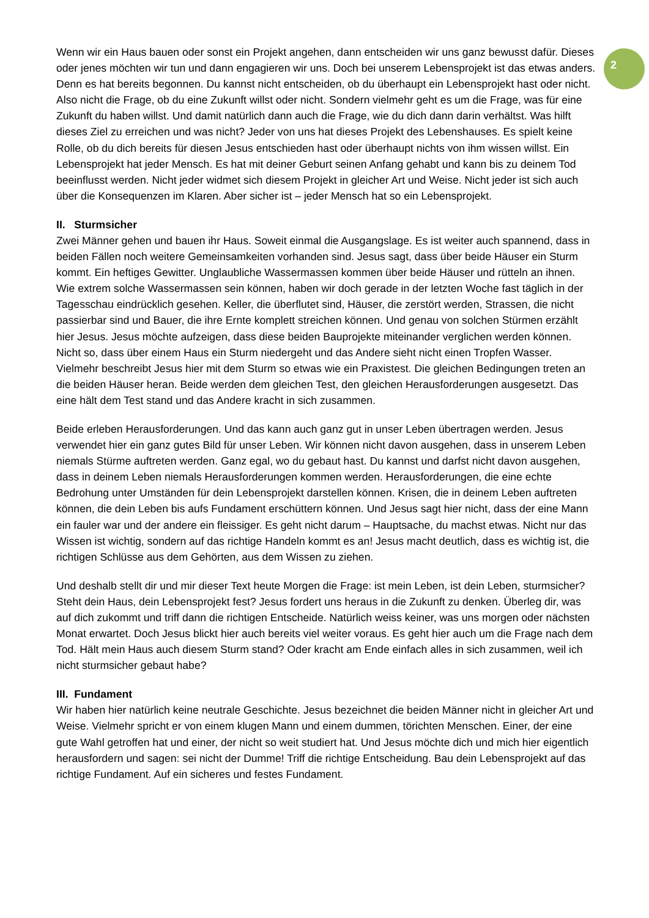Wenn wir ein Haus bauen oder sonst ein Projekt angehen, dann entscheiden wir uns ganz bewusst dafür. Dieses oder jenes möchten wir tun und dann engagieren wir uns. Doch bei unserem Lebensprojekt ist das etwas anders. Denn es hat bereits begonnen. Du kannst nicht entscheiden, ob du überhaupt ein Lebensprojekt hast oder nicht. Also nicht die Frage, ob du eine Zukunft willst oder nicht. Sondern vielmehr geht es um die Frage, was für eine Zukunft du haben willst. Und damit natürlich dann auch die Frage, wie du dich dann darin verhältst. Was hilft dieses Ziel zu erreichen und was nicht? Jeder von uns hat dieses Projekt des Lebenshauses. Es spielt keine Rolle, ob du dich bereits für diesen Jesus entschieden hast oder überhaupt nichts von ihm wissen willst. Ein Lebensprojekt hat jeder Mensch. Es hat mit deiner Geburt seinen Anfang gehabt und kann bis zu deinem Tod beeinflusst werden. Nicht jeder widmet sich diesem Projekt in gleicher Art und Weise. Nicht jeder ist sich auch über die Konsequenzen im Klaren. Aber sicher ist – jeder Mensch hat so ein Lebensprojekt.
II. Sturmsicher
Zwei Männer gehen und bauen ihr Haus. Soweit einmal die Ausgangslage. Es ist weiter auch spannend, dass in beiden Fällen noch weitere Gemeinsamkeiten vorhanden sind. Jesus sagt, dass über beide Häuser ein Sturm kommt. Ein heftiges Gewitter. Unglaubliche Wassermassen kommen über beide Häuser und rütteln an ihnen. Wie extrem solche Wassermassen sein können, haben wir doch gerade in der letzten Woche fast täglich in der Tagesschau eindrücklich gesehen. Keller, die überflutet sind, Häuser, die zerstört werden, Strassen, die nicht passierbar sind und Bauer, die ihre Ernte komplett streichen können. Und genau von solchen Stürmen erzählt hier Jesus. Jesus möchte aufzeigen, dass diese beiden Bauprojekte miteinander verglichen werden können. Nicht so, dass über einem Haus ein Sturm niedergeht und das Andere sieht nicht einen Tropfen Wasser. Vielmehr beschreibt Jesus hier mit dem Sturm so etwas wie ein Praxistest. Die gleichen Bedingungen treten an die beiden Häuser heran. Beide werden dem gleichen Test, den gleichen Herausforderungen ausgesetzt. Das eine hält dem Test stand und das Andere kracht in sich zusammen.
Beide erleben Herausforderungen. Und das kann auch ganz gut in unser Leben übertragen werden. Jesus verwendet hier ein ganz gutes Bild für unser Leben. Wir können nicht davon ausgehen, dass in unserem Leben niemals Stürme auftreten werden. Ganz egal, wo du gebaut hast. Du kannst und darfst nicht davon ausgehen, dass in deinem Leben niemals Herausforderungen kommen werden. Herausforderungen, die eine echte Bedrohung unter Umständen für dein Lebensprojekt darstellen können. Krisen, die in deinem Leben auftreten können, die dein Leben bis aufs Fundament erschüttern können. Und Jesus sagt hier nicht, dass der eine Mann ein fauler war und der andere ein fleissiger. Es geht nicht darum – Hauptsache, du machst etwas. Nicht nur das Wissen ist wichtig, sondern auf das richtige Handeln kommt es an! Jesus macht deutlich, dass es wichtig ist, die richtigen Schlüsse aus dem Gehörten, aus dem Wissen zu ziehen.
Und deshalb stellt dir und mir dieser Text heute Morgen die Frage: ist mein Leben, ist dein Leben, sturmsicher? Steht dein Haus, dein Lebensprojekt fest? Jesus fordert uns heraus in die Zukunft zu denken. Überleg dir, was auf dich zukommt und triff dann die richtigen Entscheide. Natürlich weiss keiner, was uns morgen oder nächsten Monat erwartet. Doch Jesus blickt hier auch bereits viel weiter voraus. Es geht hier auch um die Frage nach dem Tod. Hält mein Haus auch diesem Sturm stand? Oder kracht am Ende einfach alles in sich zusammen, weil ich nicht sturmsicher gebaut habe?
III. Fundament
Wir haben hier natürlich keine neutrale Geschichte. Jesus bezeichnet die beiden Männer nicht in gleicher Art und Weise. Vielmehr spricht er von einem klugen Mann und einem dummen, törichten Menschen. Einer, der eine gute Wahl getroffen hat und einer, der nicht so weit studiert hat. Und Jesus möchte dich und mich hier eigentlich herausfordern und sagen: sei nicht der Dumme! Triff die richtige Entscheidung. Bau dein Lebensprojekt auf das richtige Fundament. Auf ein sicheres und festes Fundament.
2